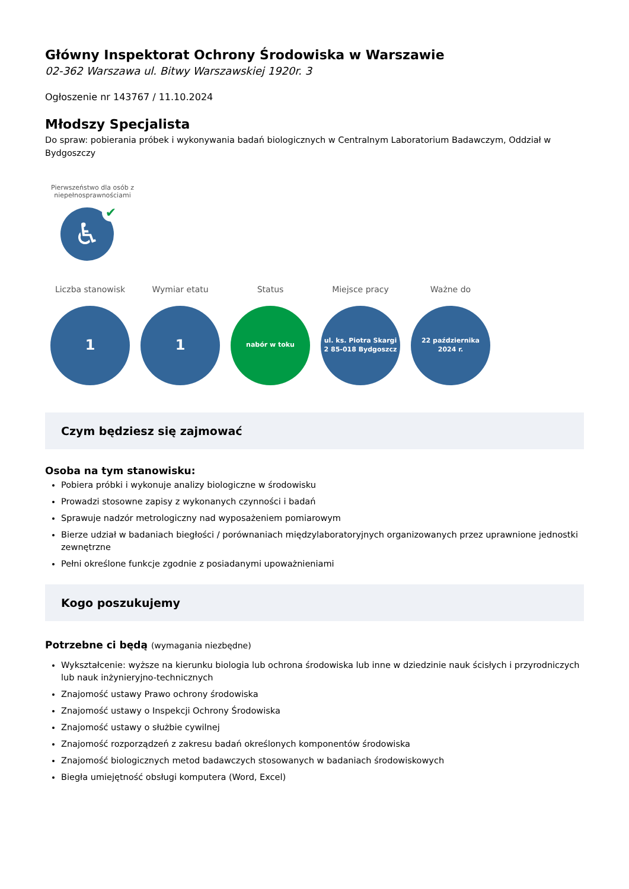Główny Inspektorat Ochrony Środowiska w Warszawie
02-362 Warszawa ul. Bitwy Warszawskiej 1920r. 3
Ogłoszenie nr 143767 / 11.10.2024
Młodszy Specjalista
Do spraw: pobierania próbek i wykonywania badań biologicznych w Centralnym Laboratorium Badawczym, Oddział w Bydgoszczy
Pierwszeństwo dla osób z niepełnosprawnościami
♿ ✔
Liczba stanowisk
1
Wymiar etatu
1
Status
nabór w toku
Miejsce pracy
ul. ks. Piotra Skargi
2 85-018 Bydgoszcz
Ważne do
22 października
2024 r.
Czym będziesz się zajmować
Osoba na tym stanowisku:
Pobiera próbki i wykonuje analizy biologiczne w środowisku
Prowadzi stosowne zapisy z wykonanych czynności i badań
Sprawuje nadzór metrologiczny nad wyposażeniem pomiarowym
Bierze udział w badaniach biegłości / porównaniach międzylaboratoryjnych organizowanych przez uprawnione jednostki zewnętrzne
Pełni określone funkcje zgodnie z posiadanymi upoważnieniami
Kogo poszukujemy
Potrzebne ci będą (wymagania niezbędne)
Wykształcenie: wyższe na kierunku biologia lub ochrona środowiska lub inne w dziedzinie nauk ścisłych i przyrodniczych lub nauk inżynieryjno-technicznych
Znajomość ustawy Prawo ochrony środowiska
Znajomość ustawy o Inspekcji Ochrony Środowiska
Znajomość ustawy o służbie cywilnej
Znajomość rozporządzeń z zakresu badań określonych komponentów środowiska
Znajomość biologicznych metod badawczych stosowanych w badaniach środowiskowych
Biegła umiejętność obsługi komputera (Word, Excel)